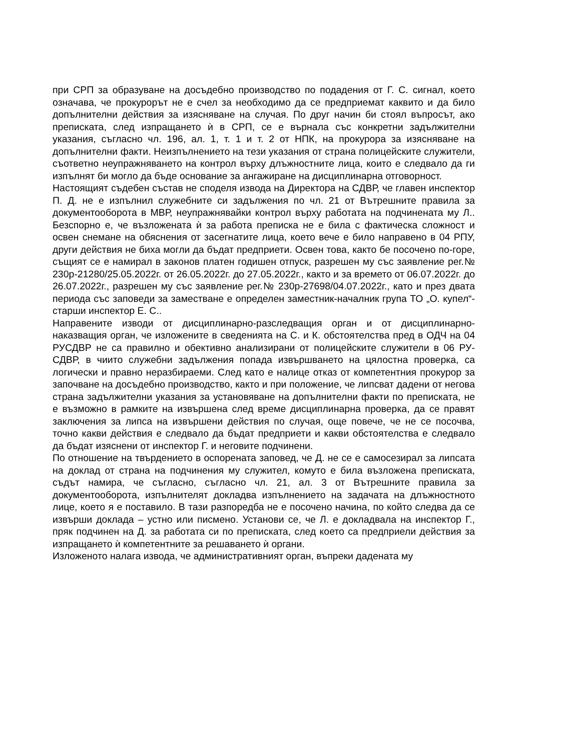при СРП за образуване на досъдебно производство по подадения от Г. С. сигнал, което означава, че прокурорът не е счел за необходимо да се предприемат каквито и да било допълнителни действия за изясняване на случая. По друг начин би стоял въпросът, ако преписката, след изпращането ѝ в СРП, се е върнала със конкретни задължителни указания, съгласно чл. 196, ал. 1, т. 1 и т. 2 от НПК, на прокурора за изясняване на допълнителни факти. Неизпълнението на тези указания от страна полицейските служители, съответно неупражняването на контрол върху длъжностните лица, които е следвало да ги изпълнят би могло да бъде основание за ангажиране на дисциплинарна отговорност.
Настоящият съдебен състав не споделя извода на Директора на СДВР, че главен инспектор П. Д. не е изпълнил служебните си задължения по чл. 21 от Вътрешните правила за документооборота в МВР, неупражнявайки контрол върху работата на подчинената му Л.. Безспорно е, че възложената ѝ за работа преписка не е била с фактическа сложност и освен снемане на обяснения от засегнатите лица, което вече е било направено в 04 РПУ, други действия не биха могли да бъдат предприети. Освен това, както бе посочено по-горе, същият се е намирал в законов платен годишен отпуск, разрешен му със заявление рег.№ 230р-21280/25.05.2022г. от 26.05.2022г. до 27.05.2022г., както и за времето от 06.07.2022г. до 26.07.2022г., разрешен му със заявление рег.№ 230р-27698/04.07.2022г., като и през двата периода със заповеди за заместване е определен заместник-началник група ТО „О. купел“-старши инспектор Е. С..
Направените изводи от дисциплинарно-разследващия орган и от дисциплинарно-наказващия орган, че изложените в сведенията на С. и К. обстоятелства пред в ОДЧ на 04 РУСДВР не са правилно и обективно анализирани от полицейските служители в 06 РУ-СДВР, в чиито служебни задължения попада извършването на цялостна проверка, са логически и правно неразбираеми. След като е налице отказ от компетентния прокурор за започване на досъдебно производство, както и при положение, че липсват дадени от негова страна задължителни указания за установяване на допълнителни факти по преписката, не е възможно в рамките на извършена след време дисциплинарна проверка, да се правят заключения за липса на извършени действия по случая, още повече, че не се посочва, точно какви действия е следвало да бъдат предприети и какви обстоятелства е следвало да бъдат изяснени от инспектор Г. и неговите подчинени.
По отношение на твърдението в оспорената заповед, че Д. не се е самосезирал за липсата на доклад от страна на подчинения му служител, комуто е била възложена преписката, съдът намира, че съгласно, съгласно чл. 21, ал. 3 от Вътрешните правила за документооборота, изпълнителят докладва изпълнението на задачата на длъжностното лице, което я е поставило. В тази разпоредба не е посочено начина, по който следва да се извърши доклада – устно или писмено. Установи се, че Л. е докладвала на инспектор Г., пряк подчинен на Д. за работата си по преписката, след което са предприели действия за изпращането ѝ компетентните за решаването ѝ органи.
Изложеното налага извода, че административният орган, въпреки дадената му